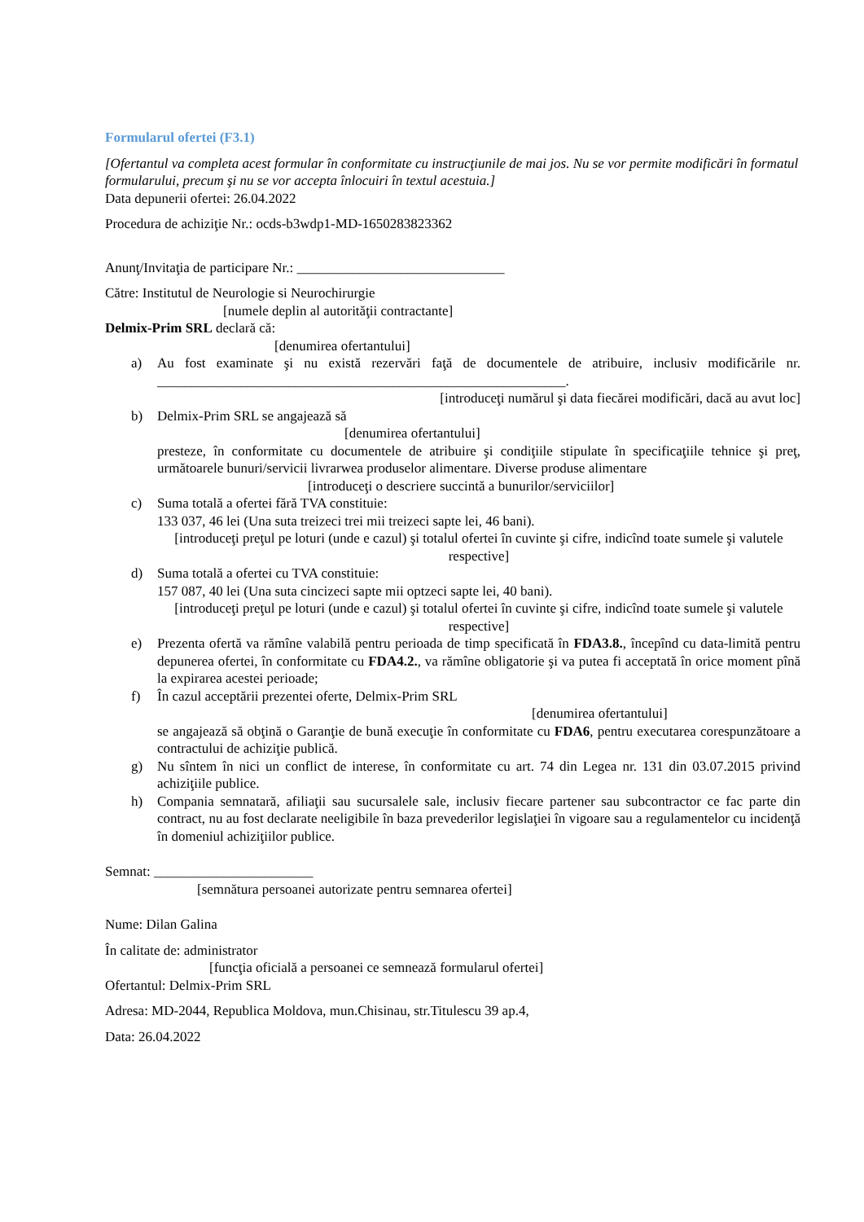Formularul ofertei (F3.1)
[Ofertantul va completa acest formular în conformitate cu instrucţiunile de mai jos. Nu se vor permite modificări în formatul formularului, precum şi nu se vor accepta înlocuiri în textul acestuia.]
Data depunerii ofertei: 26.04.2022
Procedura de achiziţie Nr.: ocds-b3wdp1-MD-1650283823362
Anunţ/Invitaţia de participare Nr.: ______________________________
Către: Institutul de Neurologie si Neurochirurgie
[numele deplin al autorităţii contractante]
Delmix-Prim SRL declară că:
[denumirea ofertantului]
a) Au fost examinate şi nu există rezervări faţă de documentele de atribuire, inclusiv modificările nr. ___________________________________________________________.
[introduceţi numărul şi data fiecărei modificări, dacă au avut loc]
b) Delmix-Prim SRL se angajează să
[denumirea ofertantului]
presteze, în conformitate cu documentele de atribuire şi condiţiile stipulate în specificaţiile tehnice şi preţ, următoarele bunuri/servicii livrarwea produselor alimentare. Diverse produse alimentare
[introduceţi o descriere succintă a bunurilor/serviciilor]
c) Suma totală a ofertei fără TVA constituie:
133 037, 46 lei (Una suta treizeci trei mii treizeci sapte lei, 46 bani).
[introduceţi preţul pe loturi (unde e cazul) şi totalul ofertei în cuvinte şi cifre, indicînd toate sumele şi valutele respective]
d) Suma totală a ofertei cu TVA constituie:
157 087, 40 lei (Una suta cincizeci sapte mii optzeci sapte lei, 40 bani).
[introduceţi preţul pe loturi (unde e cazul) şi totalul ofertei în cuvinte şi cifre, indicînd toate sumele şi valutele respective]
e) Prezenta ofertă va rămîne valabilă pentru perioada de timp specificată în FDA3.8., începînd cu data-limită pentru depunerea ofertei, în conformitate cu FDA4.2., va rămîne obligatorie şi va putea fi acceptată în orice moment pînă la expirarea acestei perioade;
f) În cazul acceptării prezentei oferte, Delmix-Prim SRL
[denumirea ofertantului]
se angajează să obţină o Garanţie de bună execuţie în conformitate cu FDA6, pentru executarea corespunzătoare a contractului de achiziţie publică.
g) Nu sîntem în nici un conflict de interese, în conformitate cu art. 74 din Legea nr. 131 din 03.07.2015 privind achiziţiile publice.
h) Compania semnatară, afiliaţii sau sucursalele sale, inclusiv fiecare partener sau subcontractor ce fac parte din contract, nu au fost declarate neeligibile în baza prevederilor legislaţiei în vigoare sau a regulamentelor cu incidenţă în domeniul achiziţiilor publice.
Semnat: _______________________
[semnătura persoanei autorizate pentru semnarea ofertei]
Nume: Dilan Galina
În calitate de: administrator
[funcţia oficială a persoanei ce semnează formularul ofertei]
Ofertantul: Delmix-Prim SRL
Adresa: MD-2044, Republica Moldova, mun.Chisinau, str.Titulescu 39 ap.4,
Data: 26.04.2022